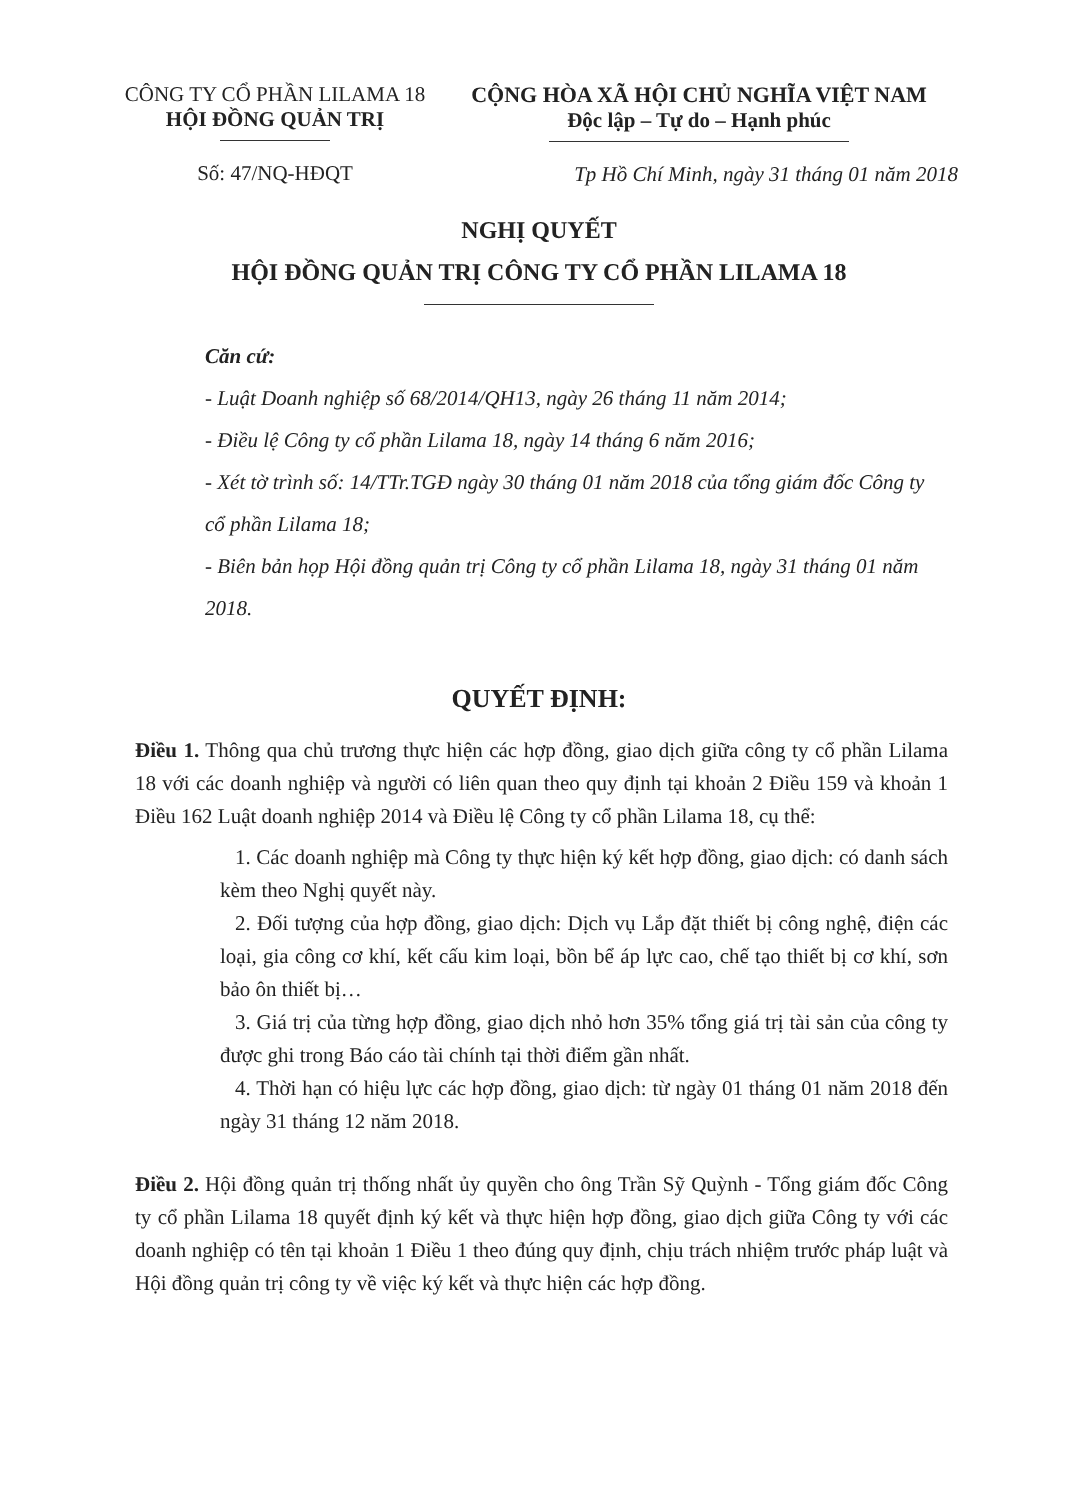CÔNG TY CỔ PHẦN LILAMA 18
HỘI ĐỒNG QUẢN TRỊ
Số: 47/NQ-HĐQT
CỘNG HÒA XÃ HỘI CHỦ NGHĨA VIỆT NAM
Độc lập – Tự do – Hạnh phúc
Tp Hồ Chí Minh, ngày 31 tháng 01 năm 2018
NGHỊ QUYẾT
HỘI ĐỒNG QUẢN TRỊ CÔNG TY CỔ PHẦN LILAMA 18
Căn cứ:
- Luật Doanh nghiệp số 68/2014/QH13, ngày 26 tháng 11 năm 2014;
- Điều lệ Công ty cổ phần Lilama 18, ngày 14 tháng 6 năm 2016;
- Xét tờ trình số: 14/TTr.TGĐ ngày 30 tháng 01 năm 2018 của tổng giám đốc Công ty cổ phần Lilama 18;
- Biên bản họp Hội đồng quản trị Công ty cổ phần Lilama 18, ngày 31 tháng 01 năm 2018.
QUYẾT ĐỊNH:
Điều 1. Thông qua chủ trương thực hiện các hợp đồng, giao dịch giữa công ty cổ phần Lilama 18 với các doanh nghiệp và người có liên quan theo quy định tại khoản 2 Điều 159 và khoản 1 Điều 162 Luật doanh nghiệp 2014 và Điều lệ Công ty cổ phần Lilama 18, cụ thể:
1. Các doanh nghiệp mà Công ty thực hiện ký kết hợp đồng, giao dịch: có danh sách kèm theo Nghị quyết này.
2. Đối tượng của hợp đồng, giao dịch: Dịch vụ Lắp đặt thiết bị công nghệ, điện các loại, gia công cơ khí, kết cấu kim loại, bồn bể áp lực cao, chế tạo thiết bị cơ khí, sơn bảo ôn thiết bị…
3. Giá trị của từng hợp đồng, giao dịch nhỏ hơn 35% tổng giá trị tài sản của công ty được ghi trong Báo cáo tài chính tại thời điểm gần nhất.
4. Thời hạn có hiệu lực các hợp đồng, giao dịch: từ ngày 01 tháng 01 năm 2018 đến ngày 31 tháng 12 năm 2018.
Điều 2. Hội đồng quản trị thống nhất ủy quyền cho ông Trần Sỹ Quỳnh - Tổng giám đốc Công ty cổ phần Lilama 18 quyết định ký kết và thực hiện hợp đồng, giao dịch giữa Công ty với các doanh nghiệp có tên tại khoản 1 Điều 1 theo đúng quy định, chịu trách nhiệm trước pháp luật và Hội đồng quản trị công ty về việc ký kết và thực hiện các hợp đồng.